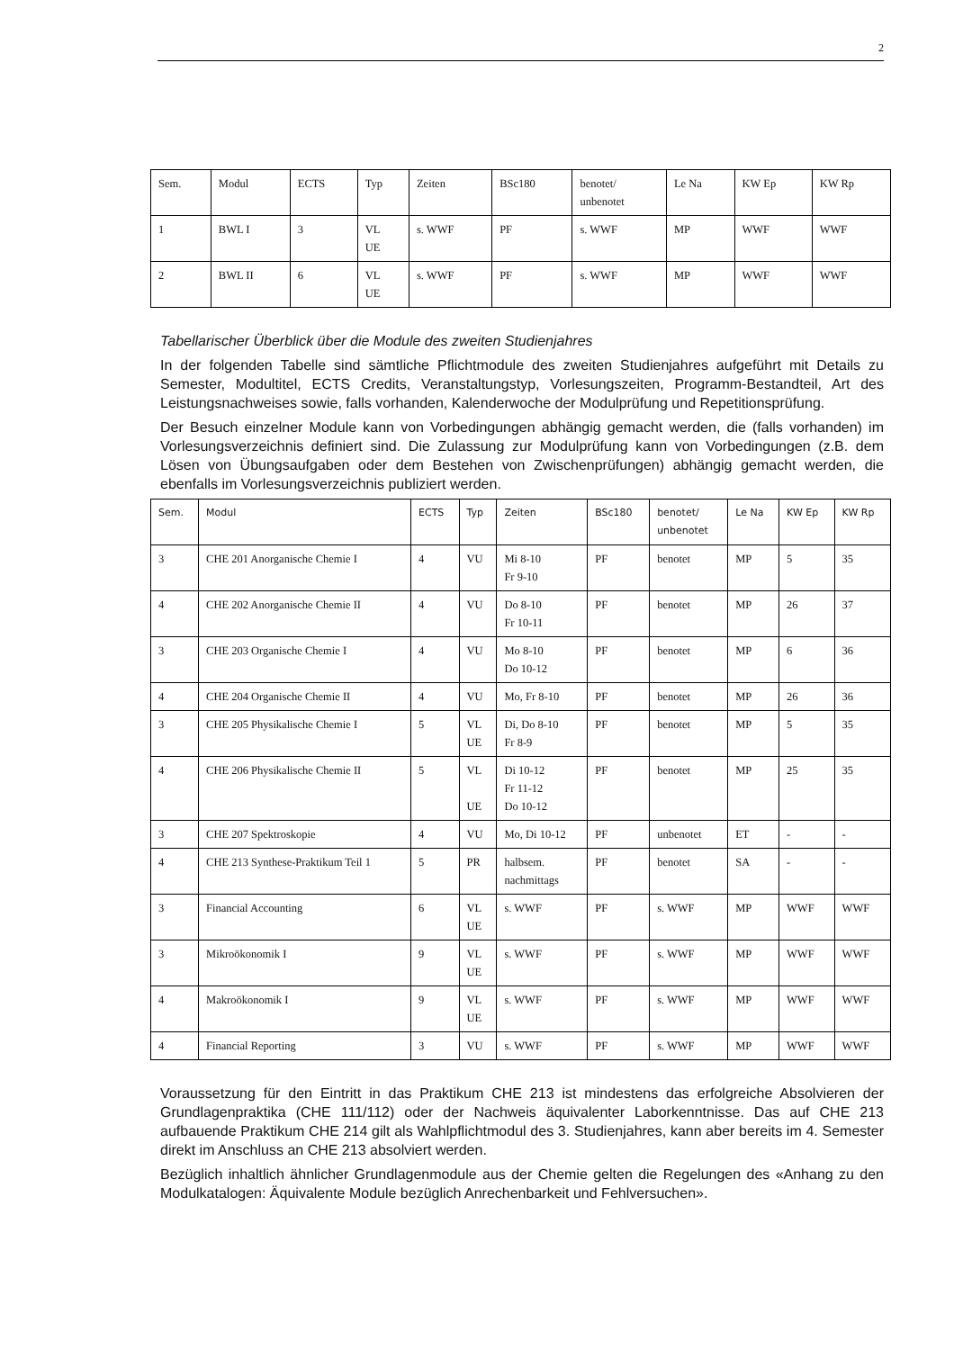2
| Sem. | Modul | ECTS | Typ | Zeiten | BSc180 | benotet/ unbenotet | Le Na | KW Ep | KW Rp |
| --- | --- | --- | --- | --- | --- | --- | --- | --- | --- |
| 1 | BWL I | 3 | VL UE | s. WWF | PF | s. WWF | MP | WWF | WWF |
| 2 | BWL II | 6 | VL UE | s. WWF | PF | s. WWF | MP | WWF | WWF |
Tabellarischer Überblick über die Module des zweiten Studienjahres
In der folgenden Tabelle sind sämtliche Pflichtmodule des zweiten Studienjahres aufgeführt mit Details zu Semester, Modultitel, ECTS Credits, Veranstaltungstyp, Vorlesungszeiten, Programm-Bestandteil, Art des Leistungsnachweises sowie, falls vorhanden, Kalenderwoche der Modulprüfung und Repetitionsprüfung.
Der Besuch einzelner Module kann von Vorbedingungen abhängig gemacht werden, die (falls vorhanden) im Vorlesungsverzeichnis definiert sind. Die Zulassung zur Modulprüfung kann von Vorbedingungen (z.B. dem Lösen von Übungsaufgaben oder dem Bestehen von Zwischenprüfungen) abhängig gemacht werden, die ebenfalls im Vorlesungsverzeichnis publiziert werden.
| Sem. | Modul | ECTS | Typ | Zeiten | BSc180 | benotet/ unbenotet | Le Na | KW Ep | KW Rp |
| --- | --- | --- | --- | --- | --- | --- | --- | --- | --- |
| 3 | CHE 201 Anorganische Chemie I | 4 | VU | Mi 8-10 Fr 9-10 | PF | benotet | MP | 5 | 35 |
| 4 | CHE 202 Anorganische Chemie II | 4 | VU | Do 8-10 Fr 10-11 | PF | benotet | MP | 26 | 37 |
| 3 | CHE 203 Organische Chemie I | 4 | VU | Mo 8-10 Do 10-12 | PF | benotet | MP | 6 | 36 |
| 4 | CHE 204 Organische Chemie II | 4 | VU | Mo, Fr 8-10 | PF | benotet | MP | 26 | 36 |
| 3 | CHE 205 Physikalische Chemie I | 5 | VL UE | Di, Do 8-10 Fr 8-9 | PF | benotet | MP | 5 | 35 |
| 4 | CHE 206 Physikalische Chemie II | 5 | VL UE | Di 10-12 Fr 11-12 Do 10-12 | PF | benotet | MP | 25 | 35 |
| 3 | CHE 207 Spektroskopie | 4 | VU | Mo, Di 10-12 | PF | unbenotet | ET | - | - |
| 4 | CHE 213 Synthese-Praktikum Teil 1 | 5 | PR | halbsem. nachmittags | PF | benotet | SA | - | - |
| 3 | Financial Accounting | 6 | VL UE | s. WWF | PF | s. WWF | MP | WWF | WWF |
| 3 | Mikroökonomik I | 9 | VL UE | s. WWF | PF | s. WWF | MP | WWF | WWF |
| 4 | Makroökonomik I | 9 | VL UE | s. WWF | PF | s. WWF | MP | WWF | WWF |
| 4 | Financial Reporting | 3 | VU | s. WWF | PF | s. WWF | MP | WWF | WWF |
Voraussetzung für den Eintritt in das Praktikum CHE 213 ist mindestens das erfolgreiche Absolvieren der Grundlagenpraktika (CHE 111/112) oder der Nachweis äquivalenter Laborkenntnisse. Das auf CHE 213 aufbauende Praktikum CHE 214 gilt als Wahlpflichtmodul des 3. Studienjahres, kann aber bereits im 4. Semester direkt im Anschluss an CHE 213 absolviert werden.
Bezüglich inhaltlich ähnlicher Grundlagenmodule aus der Chemie gelten die Regelungen des «Anhang zu den Modulkatalogen: Äquivalente Module bezüglich Anrechenbarkeit und Fehlversuchen».